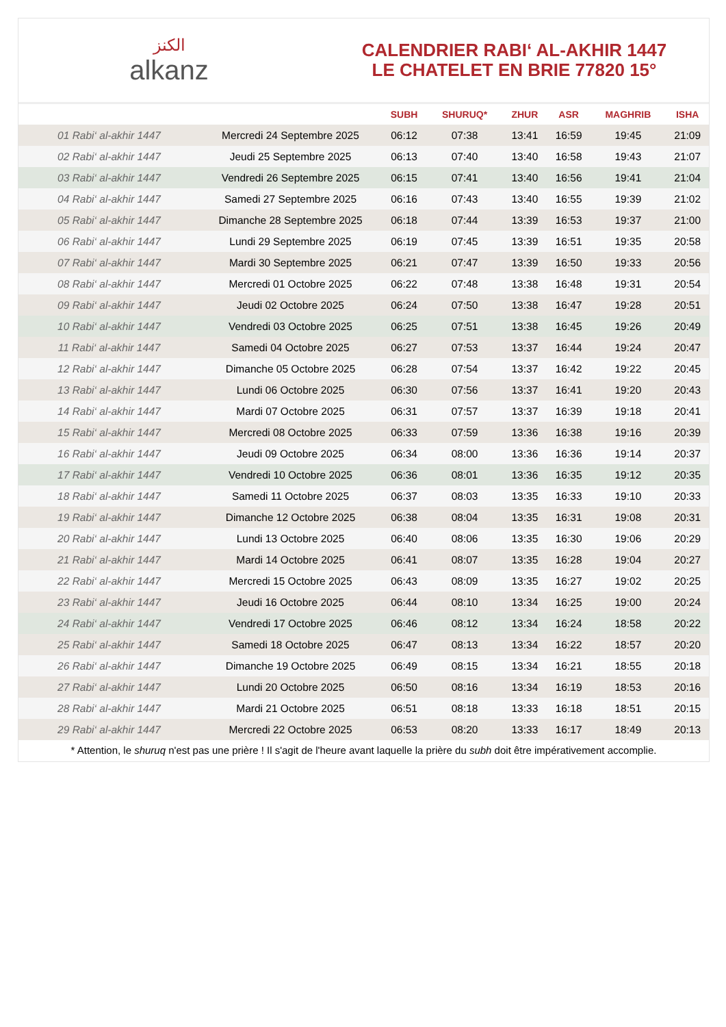الكنز
alkanz
CALENDRIER RABI‘ AL-AKHIR 1447
LE CHATELET EN BRIE 77820 15°
| | | SUBH | SHURUQ* | ZHUR | ASR | MAGHRIB | ISHA |
| --- | --- | --- | --- | --- | --- | --- | --- |
| 01 Rabi‘ al-akhir 1447 | Mercredi 24 Septembre 2025 | 06:12 | 07:38 | 13:41 | 16:59 | 19:45 | 21:09 |
| 02 Rabi‘ al-akhir 1447 | Jeudi 25 Septembre 2025 | 06:13 | 07:40 | 13:40 | 16:58 | 19:43 | 21:07 |
| 03 Rabi‘ al-akhir 1447 | Vendredi 26 Septembre 2025 | 06:15 | 07:41 | 13:40 | 16:56 | 19:41 | 21:04 |
| 04 Rabi‘ al-akhir 1447 | Samedi 27 Septembre 2025 | 06:16 | 07:43 | 13:40 | 16:55 | 19:39 | 21:02 |
| 05 Rabi‘ al-akhir 1447 | Dimanche 28 Septembre 2025 | 06:18 | 07:44 | 13:39 | 16:53 | 19:37 | 21:00 |
| 06 Rabi‘ al-akhir 1447 | Lundi 29 Septembre 2025 | 06:19 | 07:45 | 13:39 | 16:51 | 19:35 | 20:58 |
| 07 Rabi‘ al-akhir 1447 | Mardi 30 Septembre 2025 | 06:21 | 07:47 | 13:39 | 16:50 | 19:33 | 20:56 |
| 08 Rabi‘ al-akhir 1447 | Mercredi 01 Octobre 2025 | 06:22 | 07:48 | 13:38 | 16:48 | 19:31 | 20:54 |
| 09 Rabi‘ al-akhir 1447 | Jeudi 02 Octobre 2025 | 06:24 | 07:50 | 13:38 | 16:47 | 19:28 | 20:51 |
| 10 Rabi‘ al-akhir 1447 | Vendredi 03 Octobre 2025 | 06:25 | 07:51 | 13:38 | 16:45 | 19:26 | 20:49 |
| 11 Rabi‘ al-akhir 1447 | Samedi 04 Octobre 2025 | 06:27 | 07:53 | 13:37 | 16:44 | 19:24 | 20:47 |
| 12 Rabi‘ al-akhir 1447 | Dimanche 05 Octobre 2025 | 06:28 | 07:54 | 13:37 | 16:42 | 19:22 | 20:45 |
| 13 Rabi‘ al-akhir 1447 | Lundi 06 Octobre 2025 | 06:30 | 07:56 | 13:37 | 16:41 | 19:20 | 20:43 |
| 14 Rabi‘ al-akhir 1447 | Mardi 07 Octobre 2025 | 06:31 | 07:57 | 13:37 | 16:39 | 19:18 | 20:41 |
| 15 Rabi‘ al-akhir 1447 | Mercredi 08 Octobre 2025 | 06:33 | 07:59 | 13:36 | 16:38 | 19:16 | 20:39 |
| 16 Rabi‘ al-akhir 1447 | Jeudi 09 Octobre 2025 | 06:34 | 08:00 | 13:36 | 16:36 | 19:14 | 20:37 |
| 17 Rabi‘ al-akhir 1447 | Vendredi 10 Octobre 2025 | 06:36 | 08:01 | 13:36 | 16:35 | 19:12 | 20:35 |
| 18 Rabi‘ al-akhir 1447 | Samedi 11 Octobre 2025 | 06:37 | 08:03 | 13:35 | 16:33 | 19:10 | 20:33 |
| 19 Rabi‘ al-akhir 1447 | Dimanche 12 Octobre 2025 | 06:38 | 08:04 | 13:35 | 16:31 | 19:08 | 20:31 |
| 20 Rabi‘ al-akhir 1447 | Lundi 13 Octobre 2025 | 06:40 | 08:06 | 13:35 | 16:30 | 19:06 | 20:29 |
| 21 Rabi‘ al-akhir 1447 | Mardi 14 Octobre 2025 | 06:41 | 08:07 | 13:35 | 16:28 | 19:04 | 20:27 |
| 22 Rabi‘ al-akhir 1447 | Mercredi 15 Octobre 2025 | 06:43 | 08:09 | 13:35 | 16:27 | 19:02 | 20:25 |
| 23 Rabi‘ al-akhir 1447 | Jeudi 16 Octobre 2025 | 06:44 | 08:10 | 13:34 | 16:25 | 19:00 | 20:24 |
| 24 Rabi‘ al-akhir 1447 | Vendredi 17 Octobre 2025 | 06:46 | 08:12 | 13:34 | 16:24 | 18:58 | 20:22 |
| 25 Rabi‘ al-akhir 1447 | Samedi 18 Octobre 2025 | 06:47 | 08:13 | 13:34 | 16:22 | 18:57 | 20:20 |
| 26 Rabi‘ al-akhir 1447 | Dimanche 19 Octobre 2025 | 06:49 | 08:15 | 13:34 | 16:21 | 18:55 | 20:18 |
| 27 Rabi‘ al-akhir 1447 | Lundi 20 Octobre 2025 | 06:50 | 08:16 | 13:34 | 16:19 | 18:53 | 20:16 |
| 28 Rabi‘ al-akhir 1447 | Mardi 21 Octobre 2025 | 06:51 | 08:18 | 13:33 | 16:18 | 18:51 | 20:15 |
| 29 Rabi‘ al-akhir 1447 | Mercredi 22 Octobre 2025 | 06:53 | 08:20 | 13:33 | 16:17 | 18:49 | 20:13 |
* Attention, le shuruq n'est pas une prière ! Il s'agit de l'heure avant laquelle la prière du subh doit être impérativement accomplie.